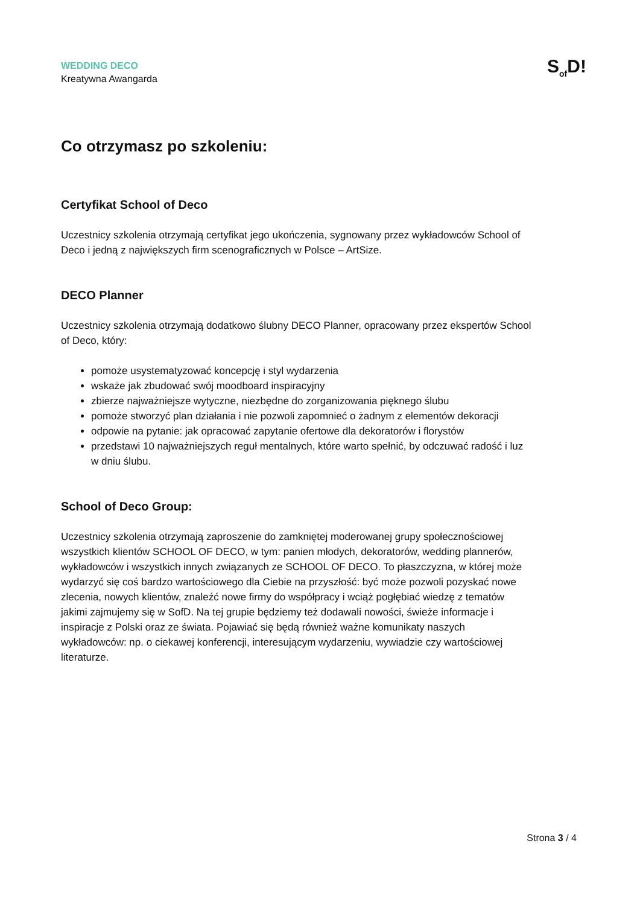WEDDING DECO
Kreatywna Awangarda
S<sub>of</sub>D!
Co otrzymasz po szkoleniu:
Certyfikat School of Deco
Uczestnicy szkolenia otrzymają certyfikat jego ukończenia, sygnowany przez wykładowców School of Deco i jedną z największych firm scenograficznych w Polsce – ArtSize.
DECO Planner
Uczestnicy szkolenia otrzymają dodatkowo ślubny DECO Planner, opracowany przez ekspertów School of Deco, który:
pomoże usystematyzować koncepcję i styl wydarzenia
wskaże jak zbudować swój moodboard inspiracyjny
zbierze najważniejsze wytyczne, niezbędne do zorganizowania pięknego ślubu
pomoże stworzyć plan działania i nie pozwoli zapomnieć o żadnym z elementów dekoracji
odpowie na pytanie: jak opracować zapytanie ofertowe dla dekoratorów i florystów
przedstawi 10 najważniejszych reguł mentalnych, które warto spełnić, by odczuwać radość i luz w dniu ślubu.
School of Deco Group:
Uczestnicy szkolenia otrzymają zaproszenie do zamkniętej moderowanej grupy społecznościowej wszystkich klientów SCHOOL OF DECO, w tym: panien młodych, dekoratorów, wedding plannerów, wykładowców i wszystkich innych związanych ze SCHOOL OF DECO. To płaszczyzna, w której może wydarzyć się coś bardzo wartościowego dla Ciebie na przyszłość: być może pozwoli pozyskać nowe zlecenia, nowych klientów, znaleźć nowe firmy do współpracy i wciąż pogłębiać wiedzę z tematów jakimi zajmujemy się w SofD. Na tej grupie będziemy też dodawali nowości, świeże informacje i inspiracje z Polski oraz ze świata. Pojawiać się będą również ważne komunikaty naszych wykładowców: np. o ciekawej konferencji, interesującym wydarzeniu, wywiadzie czy wartościowej literaturze.
Strona 3 / 4